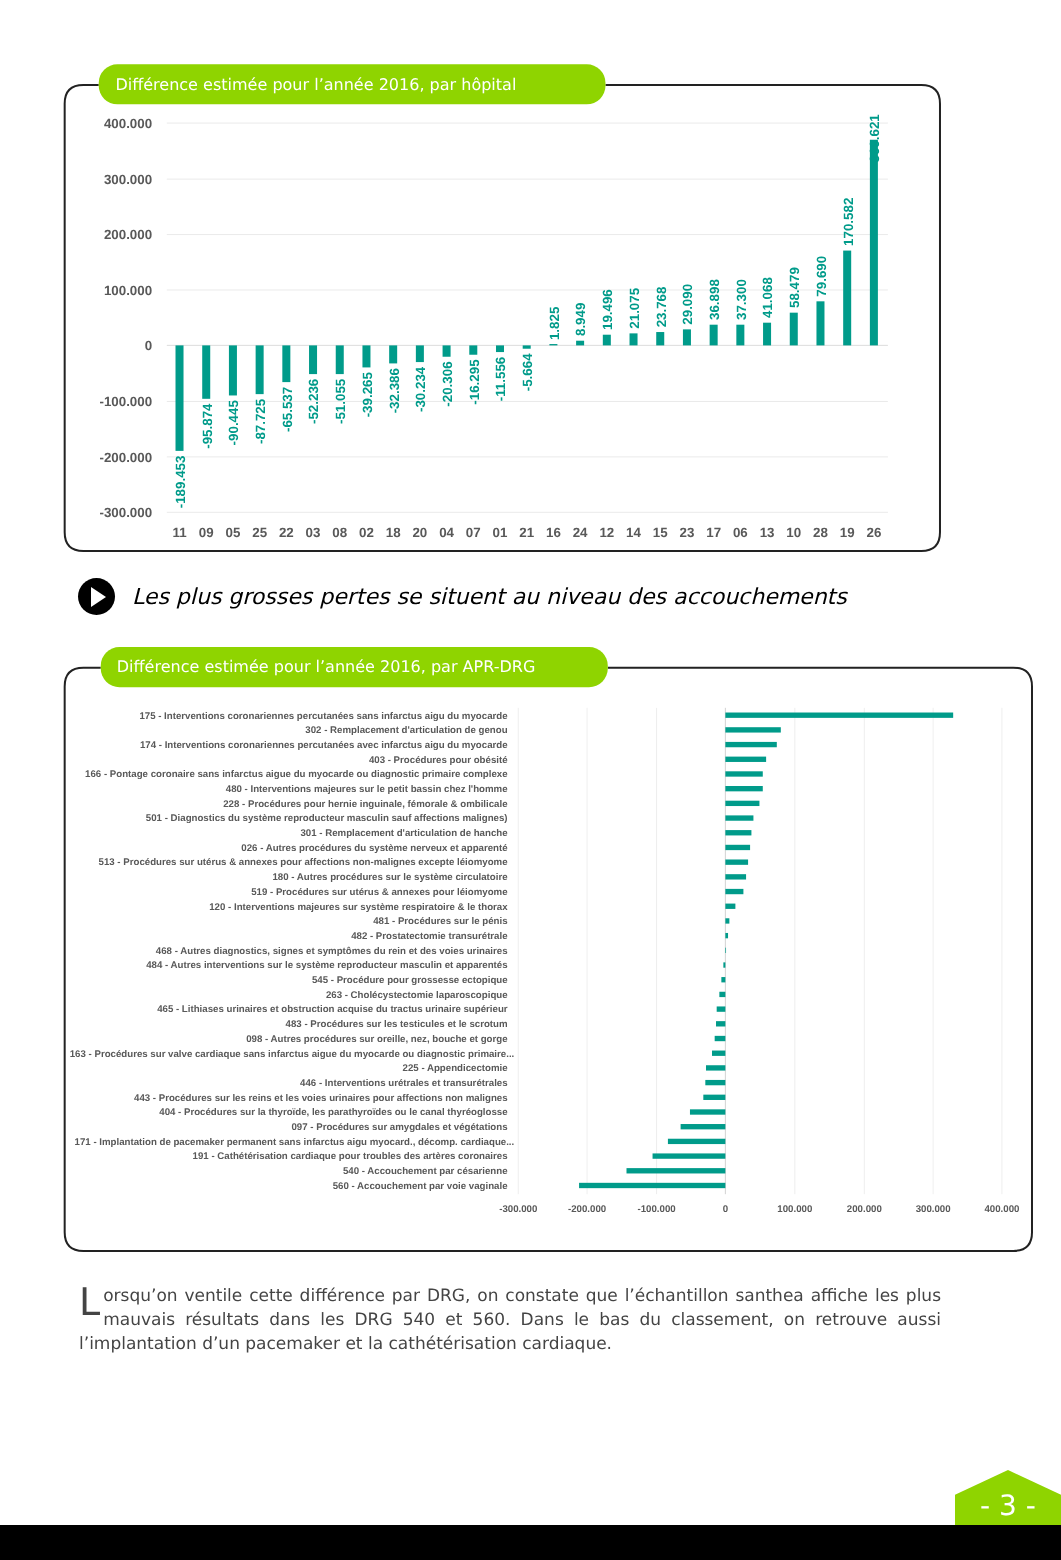Différence estimée pour l’année 2016, par hôpital
400.000
300.000
200.000
100.000
0
-100.000
-200.000
-300.000
-189.453
-95.874
-90.445
-87.725
-65.537
-52.236
-51.055
-39.265
-32.386
-30.234
-20.306
-16.295
-11.556
-5.664
1.825
8.949
19.496
21.075
23.768
29.090
36.898
37.300
41.068
58.479
79.690
170.582
369.621
11
09
05
25
22
03
08
02
18
20
04
07
01
21
16
24
12
14
15
23
17
06
13
10
28
19
26
Les plus grosses pertes se situent au niveau des accouchements
Différence estimée pour l’année 2016, par APR-DRG
175 - Interventions coronariennes percutanées sans infarctus aigu du myocarde
302 - Remplacement d'articulation de genou
174 - Interventions coronariennes percutanées avec infarctus aigu du myocarde
403 - Procédures pour obésité
166 - Pontage coronaire sans infarctus aigue du myocarde ou diagnostic primaire complexe
480 - Interventions majeures sur le petit bassin chez l'homme
228 - Procédures pour hernie inguinale, fémorale & ombilicale
501 - Diagnostics du système reproducteur masculin sauf affections malignes)
301 - Remplacement d'articulation de hanche
026 - Autres procédures du système nerveux et apparenté
513 - Procédures sur utérus & annexes pour affections non-malignes excepte léiomyome
180 - Autres procédures sur le système circulatoire
519 - Procédures sur utérus & annexes pour léiomyome
120 - Interventions majeures sur système respiratoire & le thorax
481 - Procédures sur le pénis
482 - Prostatectomie transurétrale
468 - Autres diagnostics, signes et symptômes du rein et des voies urinaires
484 - Autres interventions sur le système reproducteur masculin et apparentés
545 - Procédure pour grossesse ectopique
263 - Cholécystectomie laparoscopique
465 - Lithiases urinaires et obstruction acquise du tractus urinaire supérieur
483 - Procédures sur les testicules et le scrotum
098 - Autres procédures sur oreille, nez, bouche et gorge
163 - Procédures sur valve cardiaque sans infarctus aigue du myocarde ou diagnostic primaire...
225 - Appendicectomie
446 - Interventions urétrales et transurétrales
443 - Procédures sur les reins et les voies urinaires pour affections non malignes
404 - Procédures sur la thyroïde, les parathyroïdes ou le canal thyréoglosse
097 - Procédures sur amygdales et végétations
171 - Implantation de pacemaker permanent sans infarctus aigu myocard., décomp. cardiaque...
191 - Cathétérisation cardiaque pour troubles des artères coronaires
540 - Accouchement par césarienne
560 - Accouchement par voie vaginale
-300.000
-200.000
-100.000
0
100.000
200.000
300.000
400.000
Lorsqu’on ventile cette différence par DRG, on constate que l’échantillon santhea affiche les plus mauvais résultats dans les DRG 540 et 560. Dans le bas du classement, on retrouve aussi l’implantation d’un pacemaker et la cathétérisation cardiaque.
- 3 -